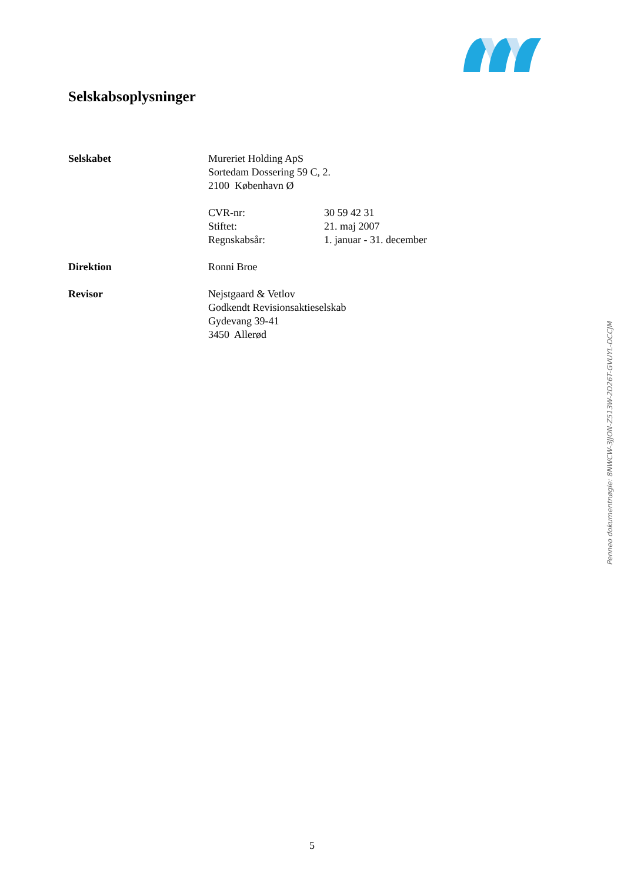Selskabsoplysninger
Selskabet Mureriet Holding ApS
Sortedam Dossering 59 C, 2.
2100 København Ø
CVR-nr: 30 59 42 31
Stiftet: 21. maj 2007
Regnskabsår: 1. januar - 31. december
Direktion Ronni Broe
Revisor Nejstgaard & Vetlov
Godkendt Revisionsaktieselskab
Gydevang 39-41
3450 Allerød
Penneo dokumentnøgle: 8NWCW-3JJON-Z513W-2D26T-GVUYL-DCCJM
5